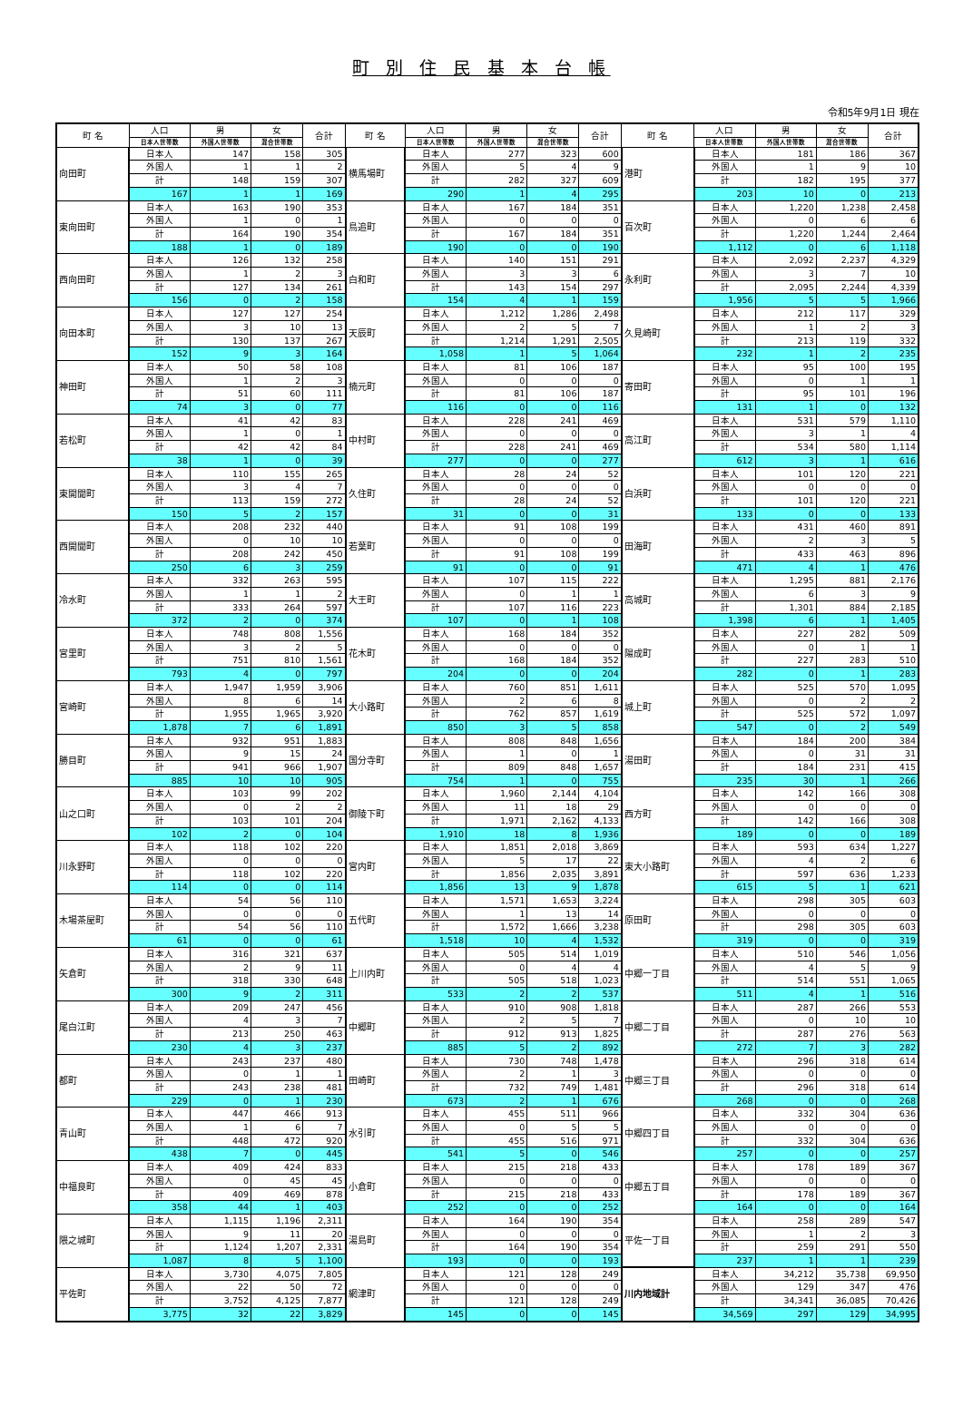町 別 住 民 基 本 台 帳
令和5年9月1日 現在
| 町 名 | 人口 | 男 | 女 | 合計 | 町 名 | 人口 | 男 | 女 | 合計 | 町 名 | 人口 | 男 | 女 | 合計 |
| --- | --- | --- | --- | --- | --- | --- | --- | --- | --- | --- | --- | --- | --- | --- |
| | 日本人世帯数 | 外国人世帯数 | 混合世帯数 | | | 日本人世帯数 | 外国人世帯数 | 混合世帯数 | | | 日本人世帯数 | 外国人世帯数 | 混合世帯数 | |
| 向田町 | 日本人 | 147 | 158 | 305 | 横馬場町 | 日本人 | 277 | 323 | 600 | 港町 | 日本人 | 181 | 186 | 367 |
| | 外国人 | 1 | 1 | 2 | | 外国人 | 5 | 4 | 9 | | 外国人 | 1 | 9 | 10 |
| | 計 | 148 | 159 | 307 | | 計 | 282 | 327 | 609 | | 計 | 182 | 195 | 377 |
| | 167 | 1 | 1 | 169 | | 290 | 1 | 4 | 295 | | 203 | 10 | 0 | 213 |
| 東向田町 | 日本人 | 163 | 190 | 353 | 鳥追町 | 日本人 | 167 | 184 | 351 | 百次町 | 日本人 | 1,220 | 1,238 | 2,458 |
| | 外国人 | 1 | 0 | 1 | | 外国人 | 0 | 0 | 0 | | 外国人 | 0 | 6 | 6 |
| | 計 | 164 | 190 | 354 | | 計 | 167 | 184 | 351 | | 計 | 1,220 | 1,244 | 2,464 |
| | 188 | 1 | 0 | 189 | | 190 | 0 | 0 | 190 | | 1,112 | 0 | 6 | 1,118 |
| 西向田町 | 日本人 | 126 | 132 | 258 | 白和町 | 日本人 | 140 | 151 | 291 | 永利町 | 日本人 | 2,092 | 2,237 | 4,329 |
| | 外国人 | 1 | 2 | 3 | | 外国人 | 3 | 3 | 6 | | 外国人 | 3 | 7 | 10 |
| | 計 | 127 | 134 | 261 | | 計 | 143 | 154 | 297 | | 計 | 2,095 | 2,244 | 4,339 |
| | 156 | 0 | 2 | 158 | | 154 | 4 | 1 | 159 | | 1,956 | 5 | 5 | 1,966 |
| 向田本町 | 日本人 | 127 | 127 | 254 | 天辰町 | 日本人 | 1,212 | 1,286 | 2,498 | 久見崎町 | 日本人 | 212 | 117 | 329 |
| | 外国人 | 3 | 10 | 13 | | 外国人 | 2 | 5 | 7 | | 外国人 | 1 | 2 | 3 |
| | 計 | 130 | 137 | 267 | | 計 | 1,214 | 1,291 | 2,505 | | 計 | 213 | 119 | 332 |
| | 152 | 9 | 3 | 164 | | 1,058 | 1 | 5 | 1,064 | | 232 | 1 | 2 | 235 |
| 神田町 | 日本人 | 50 | 58 | 108 | 楠元町 | 日本人 | 81 | 106 | 187 | 寄田町 | 日本人 | 95 | 100 | 195 |
| | 外国人 | 1 | 2 | 3 | | 外国人 | 0 | 0 | 0 | | 外国人 | 0 | 1 | 1 |
| | 計 | 51 | 60 | 111 | | 計 | 81 | 106 | 187 | | 計 | 95 | 101 | 196 |
| | 74 | 3 | 0 | 77 | | 116 | 0 | 0 | 116 | | 131 | 1 | 0 | 132 |
| 若松町 | 日本人 | 41 | 42 | 83 | 中村町 | 日本人 | 228 | 241 | 469 | 高江町 | 日本人 | 531 | 579 | 1,110 |
| | 外国人 | 1 | 0 | 1 | | 外国人 | 0 | 0 | 0 | | 外国人 | 3 | 1 | 4 |
| | 計 | 42 | 42 | 84 | | 計 | 228 | 241 | 469 | | 計 | 534 | 580 | 1,114 |
| | 38 | 1 | 0 | 39 | | 277 | 0 | 0 | 277 | | 612 | 3 | 1 | 616 |
| 東開聞町 | 日本人 | 110 | 155 | 265 | 久住町 | 日本人 | 28 | 24 | 52 | 白浜町 | 日本人 | 101 | 120 | 221 |
| | 外国人 | 3 | 4 | 7 | | 外国人 | 0 | 0 | 0 | | 外国人 | 0 | 0 | 0 |
| | 計 | 113 | 159 | 272 | | 計 | 28 | 24 | 52 | | 計 | 101 | 120 | 221 |
| | 150 | 5 | 2 | 157 | | 31 | 0 | 0 | 31 | | 133 | 0 | 0 | 133 |
| 西開聞町 | 日本人 | 208 | 232 | 440 | 若葉町 | 日本人 | 91 | 108 | 199 | 田海町 | 日本人 | 431 | 460 | 891 |
| | 外国人 | 0 | 10 | 10 | | 外国人 | 0 | 0 | 0 | | 外国人 | 2 | 3 | 5 |
| | 計 | 208 | 242 | 450 | | 計 | 91 | 108 | 199 | | 計 | 433 | 463 | 896 |
| | 250 | 6 | 3 | 259 | | 91 | 0 | 0 | 91 | | 471 | 4 | 1 | 476 |
| 冷水町 | 日本人 | 332 | 263 | 595 | 大王町 | 日本人 | 107 | 115 | 222 | 高城町 | 日本人 | 1,295 | 881 | 2,176 |
| | 外国人 | 1 | 1 | 2 | | 外国人 | 0 | 1 | 1 | | 外国人 | 6 | 3 | 9 |
| | 計 | 333 | 264 | 597 | | 計 | 107 | 116 | 223 | | 計 | 1,301 | 884 | 2,185 |
| | 372 | 2 | 0 | 374 | | 107 | 0 | 1 | 108 | | 1,398 | 6 | 1 | 1,405 |
| 宮里町 | 日本人 | 748 | 808 | 1,556 | 花木町 | 日本人 | 168 | 184 | 352 | 陽成町 | 日本人 | 227 | 282 | 509 |
| | 外国人 | 3 | 2 | 5 | | 外国人 | 0 | 0 | 0 | | 外国人 | 0 | 1 | 1 |
| | 計 | 751 | 810 | 1,561 | | 計 | 168 | 184 | 352 | | 計 | 227 | 283 | 510 |
| | 793 | 4 | 0 | 797 | | 204 | 0 | 0 | 204 | | 282 | 0 | 1 | 283 |
| 宮崎町 | 日本人 | 1,947 | 1,959 | 3,906 | 大小路町 | 日本人 | 760 | 851 | 1,611 | 城上町 | 日本人 | 525 | 570 | 1,095 |
| | 外国人 | 8 | 6 | 14 | | 外国人 | 2 | 6 | 8 | | 外国人 | 0 | 2 | 2 |
| | 計 | 1,955 | 1,965 | 3,920 | | 計 | 762 | 857 | 1,619 | | 計 | 525 | 572 | 1,097 |
| | 1,878 | 7 | 6 | 1,891 | | 850 | 3 | 5 | 858 | | 547 | 0 | 2 | 549 |
| 勝目町 | 日本人 | 932 | 951 | 1,883 | 国分寺町 | 日本人 | 808 | 848 | 1,656 | 湯田町 | 日本人 | 184 | 200 | 384 |
| | 外国人 | 9 | 15 | 24 | | 外国人 | 1 | 0 | 1 | | 外国人 | 0 | 31 | 31 |
| | 計 | 941 | 966 | 1,907 | | 計 | 809 | 848 | 1,657 | | 計 | 184 | 231 | 415 |
| | 885 | 10 | 10 | 905 | | 754 | 1 | 0 | 755 | | 235 | 30 | 1 | 266 |
| 山之口町 | 日本人 | 103 | 99 | 202 | 御陵下町 | 日本人 | 1,960 | 2,144 | 4,104 | 西方町 | 日本人 | 142 | 166 | 308 |
| | 外国人 | 0 | 2 | 2 | | 外国人 | 11 | 18 | 29 | | 外国人 | 0 | 0 | 0 |
| | 計 | 103 | 101 | 204 | | 計 | 1,971 | 2,162 | 4,133 | | 計 | 142 | 166 | 308 |
| | 102 | 2 | 0 | 104 | | 1,910 | 18 | 8 | 1,936 | | 189 | 0 | 0 | 189 |
| 川永野町 | 日本人 | 118 | 102 | 220 | 宮内町 | 日本人 | 1,851 | 2,018 | 3,869 | 東大小路町 | 日本人 | 593 | 634 | 1,227 |
| | 外国人 | 0 | 0 | 0 | | 外国人 | 5 | 17 | 22 | | 外国人 | 4 | 2 | 6 |
| | 計 | 118 | 102 | 220 | | 計 | 1,856 | 2,035 | 3,891 | | 計 | 597 | 636 | 1,233 |
| | 114 | 0 | 0 | 114 | | 1,856 | 13 | 9 | 1,878 | | 615 | 5 | 1 | 621 |
| 木場茶屋町 | 日本人 | 54 | 56 | 110 | 五代町 | 日本人 | 1,571 | 1,653 | 3,224 | 原田町 | 日本人 | 298 | 305 | 603 |
| | 外国人 | 0 | 0 | 0 | | 外国人 | 1 | 13 | 14 | | 外国人 | 0 | 0 | 0 |
| | 計 | 54 | 56 | 110 | | 計 | 1,572 | 1,666 | 3,238 | | 計 | 298 | 305 | 603 |
| | 61 | 0 | 0 | 61 | | 1,518 | 10 | 4 | 1,532 | | 319 | 0 | 0 | 319 |
| 矢倉町 | 日本人 | 316 | 321 | 637 | 上川内町 | 日本人 | 505 | 514 | 1,019 | 中郷一丁目 | 日本人 | 510 | 546 | 1,056 |
| | 外国人 | 2 | 9 | 11 | | 外国人 | 0 | 4 | 4 | | 外国人 | 4 | 5 | 9 |
| | 計 | 318 | 330 | 648 | | 計 | 505 | 518 | 1,023 | | 計 | 514 | 551 | 1,065 |
| | 300 | 9 | 2 | 311 | | 533 | 2 | 2 | 537 | | 511 | 4 | 1 | 516 |
| 尾白江町 | 日本人 | 209 | 247 | 456 | 中郷町 | 日本人 | 910 | 908 | 1,818 | 中郷二丁目 | 日本人 | 287 | 266 | 553 |
| | 外国人 | 4 | 3 | 7 | | 外国人 | 2 | 5 | 7 | | 外国人 | 0 | 10 | 10 |
| | 計 | 213 | 250 | 463 | | 計 | 912 | 913 | 1,825 | | 計 | 287 | 276 | 563 |
| | 230 | 4 | 3 | 237 | | 885 | 5 | 2 | 892 | | 272 | 7 | 3 | 282 |
| 都町 | 日本人 | 243 | 237 | 480 | 田崎町 | 日本人 | 730 | 748 | 1,478 | 中郷三丁目 | 日本人 | 296 | 318 | 614 |
| | 外国人 | 0 | 1 | 1 | | 外国人 | 2 | 1 | 3 | | 外国人 | 0 | 0 | 0 |
| | 計 | 243 | 238 | 481 | | 計 | 732 | 749 | 1,481 | | 計 | 296 | 318 | 614 |
| | 229 | 0 | 1 | 230 | | 673 | 2 | 1 | 676 | | 268 | 0 | 0 | 268 |
| 青山町 | 日本人 | 447 | 466 | 913 | 水引町 | 日本人 | 455 | 511 | 966 | 中郷四丁目 | 日本人 | 332 | 304 | 636 |
| | 外国人 | 1 | 6 | 7 | | 外国人 | 0 | 5 | 5 | | 外国人 | 0 | 0 | 0 |
| | 計 | 448 | 472 | 920 | | 計 | 455 | 516 | 971 | | 計 | 332 | 304 | 636 |
| | 438 | 7 | 0 | 445 | | 541 | 5 | 0 | 546 | | 257 | 0 | 0 | 257 |
| 中福良町 | 日本人 | 409 | 424 | 833 | 小倉町 | 日本人 | 215 | 218 | 433 | 中郷五丁目 | 日本人 | 178 | 189 | 367 |
| | 外国人 | 0 | 45 | 45 | | 外国人 | 0 | 0 | 0 | | 外国人 | 0 | 0 | 0 |
| | 計 | 409 | 469 | 878 | | 計 | 215 | 218 | 433 | | 計 | 178 | 189 | 367 |
| | 358 | 44 | 1 | 403 | | 252 | 0 | 0 | 252 | | 164 | 0 | 0 | 164 |
| 隈之城町 | 日本人 | 1,115 | 1,196 | 2,311 | 湯島町 | 日本人 | 164 | 190 | 354 | 平佐一丁目 | 日本人 | 258 | 289 | 547 |
| | 外国人 | 9 | 11 | 20 | | 外国人 | 0 | 0 | 0 | | 外国人 | 1 | 2 | 3 |
| | 計 | 1,124 | 1,207 | 2,331 | | 計 | 164 | 190 | 354 | | 計 | 259 | 291 | 550 |
| | 1,087 | 8 | 5 | 1,100 | | 193 | 0 | 0 | 193 | | 237 | 1 | 1 | 239 |
| 平佐町 | 日本人 | 3,730 | 4,075 | 7,805 | 網津町 | 日本人 | 121 | 128 | 249 | 川内地域計 | 日本人 | 34,212 | 35,738 | 69,950 |
| | 外国人 | 22 | 50 | 72 | | 外国人 | 0 | 0 | 0 | | 外国人 | 129 | 347 | 476 |
| | 計 | 3,752 | 4,125 | 7,877 | | 計 | 121 | 128 | 249 | | 計 | 34,341 | 36,085 | 70,426 |
| | 3,775 | 32 | 22 | 3,829 | | 145 | 0 | 0 | 145 | | 34,569 | 297 | 129 | 34,995 |